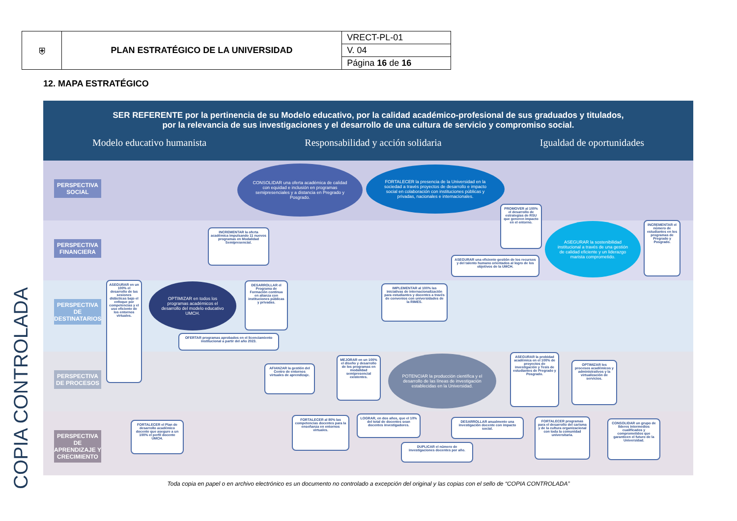| ⛨ | PLAN ESTRATÉGICO DE LA UNIVERSIDAD | VRECT-PL-01 |
| | | V. 04 |
| | | Página 16 de 16 |
12. MAPA ESTRATÉGICO
COPIA CONTROLADA
SER REFERENTE por la pertinencia de su Modelo educativo, por la calidad académico-profesional de sus graduados y titulados,
por la relevancia de sus investigaciones y el desarrollo de una cultura de servicio y compromiso social.
Modelo educativo humanista Responsabilidad y acción solidaria Igualdad de oportunidades
PERSPECTIVA SOCIAL
PERSPECTIVA FINANCIERA
PERSPECTIVA DE DESTINATARIOS
PERSPECTIVA DE PROCESOS
PERSPECTIVA DE APRENDIZAJE Y CRECIMIENTO
CONSOLIDAR una oferta académica de calidad con equidad e inclusión en programas semipresenciales y a distancia en Pregrado y Posgrado.
FORTALECER la presencia de la Universidad en la sociedad a través proyectos de desarrollo e impacto social en colaboración con instituciones públicas y privadas, nacionales e internacionales.
PROMOVER al 100% el desarrollo de estrategias de RSU que generen impacto en el entorno.
INCREMENTAR la oferta académica impulsando 11 nuevos programas en Modalidad Semipresencial.
ASEGURAR la sostenibilidad institucional a través de una gestión de calidad eficiente y un liderazgo marista comprometido.
INCREMENTAR el número de estudiantes en los programas de Pregrado y Posgrado.
ASEGURAR una eficiente gestión de los recursos y del talento humano orientados al logro de los objetivos de la UMCH.
ASEGURAR en un 100% el desarrollo de las sesiones didácticas bajo el enfoque por competencias y el uso eficiente de los entornos virtuales.
OPTIMIZAR en todos los programas académicos el desarrollo del modelo educativo UMCH.
DESARROLLAR el Programa de Formación continua en alianza con instituciones públicas y privadas.
IMPLEMENTAR al 100% las iniciativas de internacionalización para estudiantes y docentes a través de convenios con universidades de la RIMES.
OFERTAR programas aprobados en el licenciamiento institucional a partir del año 2023.
AFIANZAR la gestión del Centro de entornos virtuales de aprendizaje.
MEJORAR en un 100% el diseño y desarrollo de los programas en modalidad semipresencial existentes.
POTENCIAR la producción científica y el desarrollo de las líneas de investigación establecidas en la Universidad.
ASEGURAR la probidad académica en el 100% de proyectos de investigación y Tesis de estudiantes de Pregrado y Posgrado.
OPTIMIZAR los procesos académicos y administrativos y la virtualización de servicios.
FORTALECER el Plan de desarrollo académico docente que asegure a un 100% el perfil docente UMCH.
FORTALECER al 80% las competencias docentes para la enseñanza en entornos virtuales.
LOGRAR, en dos años, que el 10% del total de docentes sean docentes investigadores.
DESARROLLAR anualmente una investigación docente con impacto social.
DUPLICAR el número de investigaciones docentes por año.
FORTALECER programas para el desarrollo del carisma y de la cultura organizacional con toda la comunidad universitaria.
CONSOLIDAR un grupo de líderes intermedios cualificados y comprometidos que garanticen el futuro de la Universidad.
Toda copia en papel o en archivo electrónico es un documento no controlado a excepción del original y las copias con el sello de “COPIA CONTROLADA”